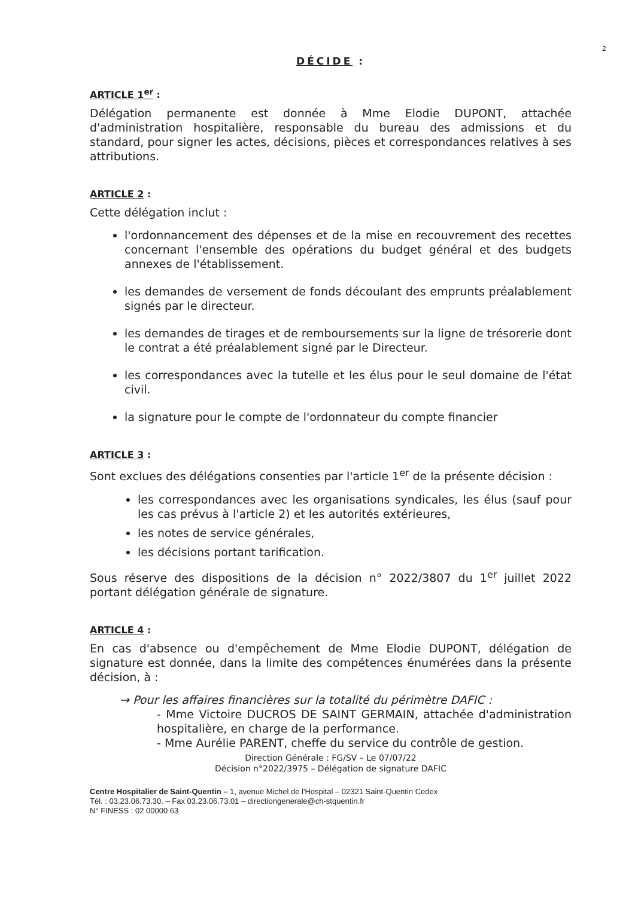2
DÉCIDE :
ARTICLE 1<sup>er</sup> :
Délégation permanente est donnée à Mme Elodie DUPONT, attachée d'administration hospitalière, responsable du bureau des admissions et du standard, pour signer les actes, décisions, pièces et correspondances relatives à ses attributions.
ARTICLE 2 :
Cette délégation inclut :
l'ordonnancement des dépenses et de la mise en recouvrement des recettes concernant l'ensemble des opérations du budget général et des budgets annexes de l'établissement.
les demandes de versement de fonds découlant des emprunts préalablement signés par le directeur.
les demandes de tirages et de remboursements sur la ligne de trésorerie dont le contrat a été préalablement signé par le Directeur.
les correspondances avec la tutelle et les élus pour le seul domaine de l'état civil.
la signature pour le compte de l'ordonnateur du compte financier
ARTICLE 3 :
Sont exclues des délégations consenties par l'article 1<sup>er</sup> de la présente décision :
les correspondances avec les organisations syndicales, les élus (sauf pour les cas prévus à l'article 2) et les autorités extérieures,
les notes de service générales,
les décisions portant tarification.
Sous réserve des dispositions de la décision n° 2022/3807 du 1<sup>er</sup> juillet 2022 portant délégation générale de signature.
ARTICLE 4 :
En cas d'absence ou d'empêchement de Mme Elodie DUPONT, délégation de signature est donnée, dans la limite des compétences énumérées dans la présente décision, à :
→ Pour les affaires financières sur la totalité du périmètre DAFIC :
- Mme Victoire DUCROS DE SAINT GERMAIN, attachée d'administration hospitalière, en charge de la performance.
- Mme Aurélie PARENT, cheffe du service du contrôle de gestion.
Direction Générale : FG/SV – Le 07/07/22
Décision n°2022/3975 – Délégation de signature DAFIC
Centre Hospitalier de Saint-Quentin – 1, avenue Michel de l'Hospital – 02321 Saint-Quentin Cedex
Tél. : 03.23.06.73.30. – Fax 03.23.06.73.01 – directiongenerale@ch-stquentin.fr
N° FINESS : 02 00000 63